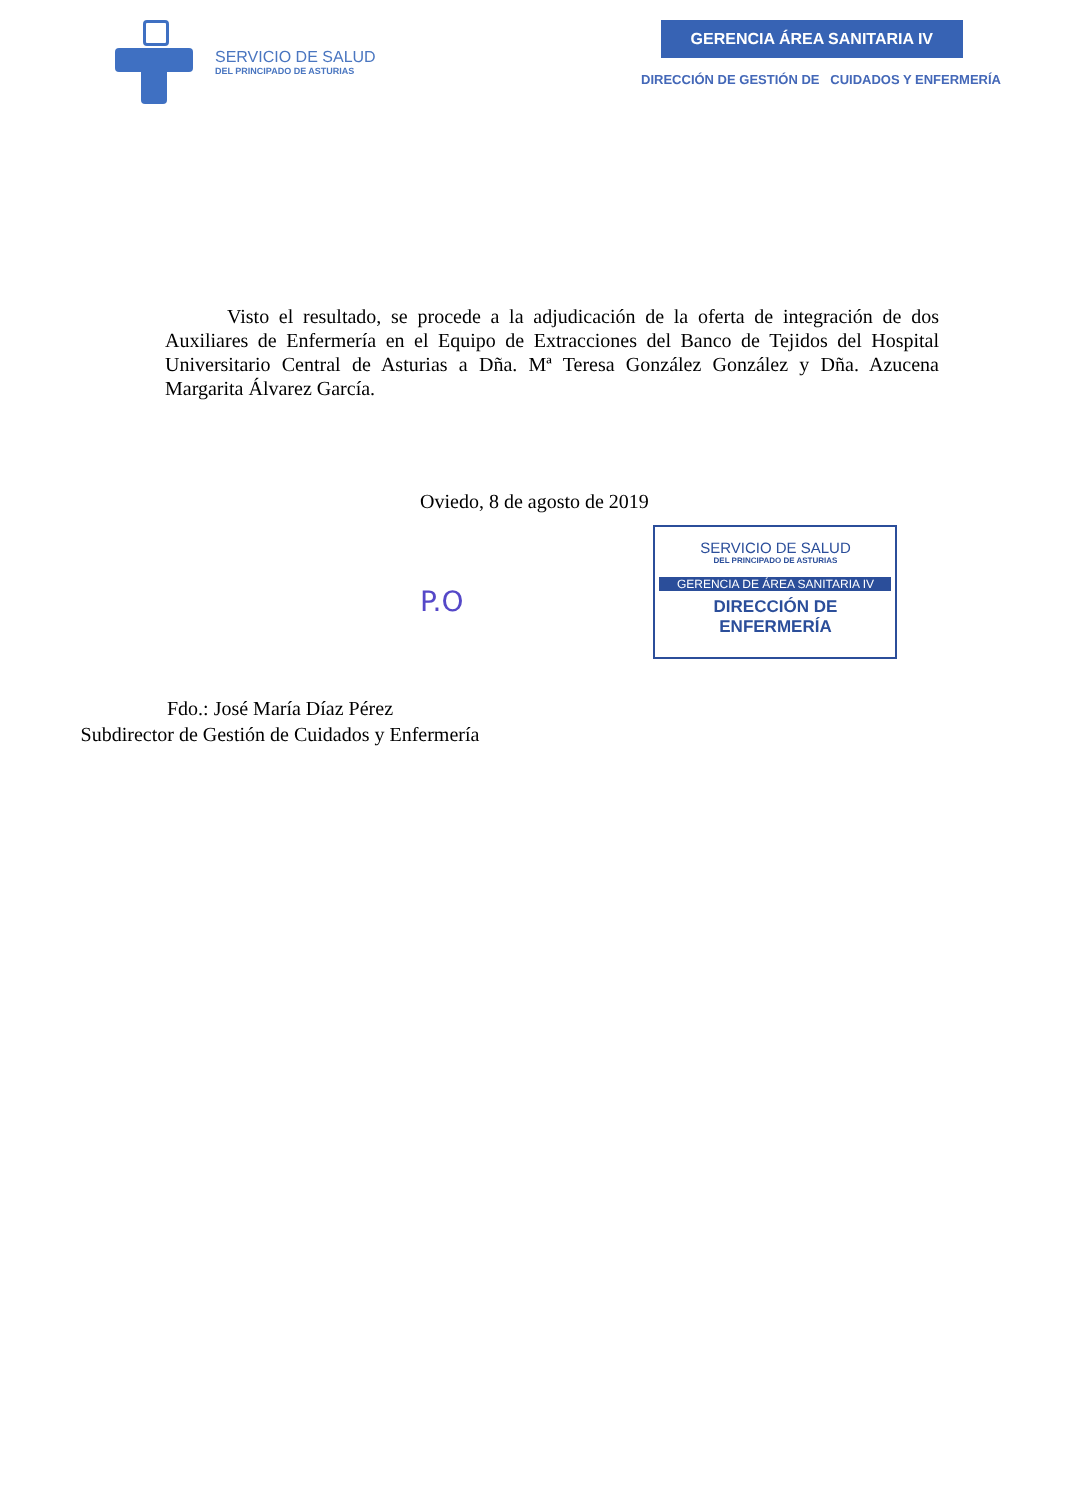SERVICIO DE SALUD
DEL PRINCIPADO DE ASTURIAS
GERENCIA ÁREA SANITARIA IV
DIRECCIÓN DE GESTIÓN DE CUIDADOS Y ENFERMERÍA
Visto el resultado, se procede a la adjudicación de la oferta de integración de dos Auxiliares de Enfermería en el Equipo de Extracciones del Banco de Tejidos del Hospital Universitario Central de Asturias a Dña. Mª Teresa González González y Dña. Azucena Margarita Álvarez García.
Oviedo, 8 de agosto de 2019
P.O
SERVICIO DE SALUD
DEL PRINCIPADO DE ASTURIAS
GERENCIA DE ÁREA SANITARIA IV
DIRECCIÓN DE
ENFERMERÍA
Fdo.: José María Díaz Pérez
Subdirector de Gestión de Cuidados y Enfermería